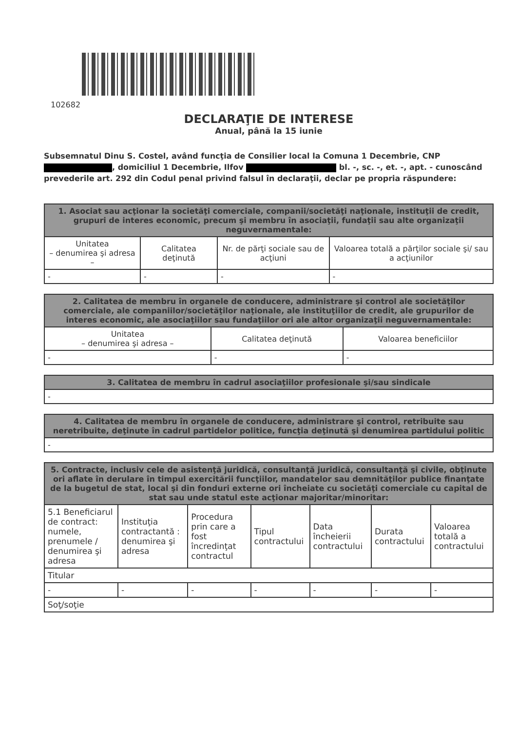102682
DECLARAŢIE DE INTERESE
Anual, până la 15 iunie
Subsemnatul Dinu S. Costel, având funcţia de Consilier local la Comuna 1 Decembrie, CNP , domiciliul 1 Decembrie, Ilfov bl. -, sc. -, et. -, apt. - cunoscând prevederile art. 292 din Codul penal privind falsul în declaraţii, declar pe propria răspundere:
| 1. Asociat sau acţionar la societăţi comerciale, companii/societăţi naţionale, instituţii de credit, grupuri de interes economic, precum şi membru în asociaţii, fundaţii sau alte organizaţii neguvernamentale: | | | |
| --- | --- | --- | --- |
| Unitatea – denumirea şi adresa – | Calitatea deţinută | Nr. de părţi sociale sau de acţiuni | Valoarea totală a părţilor sociale şi/ sau a acţiunilor |
| - | - | - | - |
| 2. Calitatea de membru în organele de conducere, administrare şi control ale societăţilor comerciale, ale companiilor/societăţilor naţionale, ale instituţiilor de credit, ale grupurilor de interes economic, ale asociaţiilor sau fundaţiilor ori ale altor organizaţii neguvernamentale: | | |
| --- | --- | --- |
| Unitatea – denumirea şi adresa – | Calitatea deţinută | Valoarea beneficiilor |
| - | - | - |
| 3. Calitatea de membru în cadrul asociaţiilor profesionale şi/sau sindicale |
| --- |
| - |
| 4. Calitatea de membru în organele de conducere, administrare şi control, retribuite sau neretribuite, deţinute în cadrul partidelor politice, funcţia deţinută şi denumirea partidului politic |
| --- |
| - |
| 5. Contracte, inclusiv cele de asistenţă juridică, consultanţă juridică, consultanţă şi civile, obţinute ori aflate în derulare în timpul exercitării funcţiilor, mandatelor sau demnităţilor publice finanţate de la bugetul de stat, local şi din fonduri externe ori încheiate cu societăţi comerciale cu capital de stat sau unde statul este acţionar majoritar/minoritar: | | | | | | |
| --- | --- | --- | --- | --- | --- | --- |
| 5.1 Beneficiarul de contract: numele, prenumele / denumirea şi adresa | Instituţia contractantă : denumirea şi adresa | Procedura prin care a fost încredinţat contractul | Tipul contractului | Data încheierii contractului | Durata contractului | Valoarea totală a contractului |
| Titular | | | | | | |
| - | - | - | - | - | - | - |
| Soţ/soţie | | | | | | |